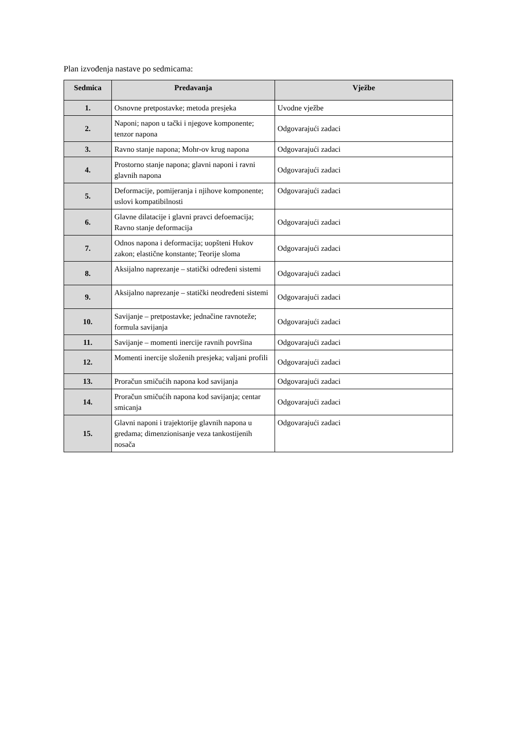Plan izvođenja nastave po sedmicama:
| Sedmica | Predavanja | Vježbe |
| --- | --- | --- |
| 1. | Osnovne pretpostavke; metoda presjeka | Uvodne vježbe |
| 2. | Naponi; napon u tački i njegove komponente; tenzor napona | Odgovarajući zadaci |
| 3. | Ravno stanje napona; Mohr-ov krug napona | Odgovarajući zadaci |
| 4. | Prostorno stanje napona; glavni naponi i ravni glavnih napona | Odgovarajući zadaci |
| 5. | Deformacije, pomijeranja i njihove komponente; uslovi kompatibilnosti | Odgovarajući zadaci |
| 6. | Glavne dilatacije i glavni pravci defoemacija; Ravno stanje deformacija | Odgovarajući zadaci |
| 7. | Odnos napona i deformacija; uopšteni Hukov zakon; elastične konstante; Teorije sloma | Odgovarajući zadaci |
| 8. | Aksijalno naprezanje – statički određeni sistemi | Odgovarajući zadaci |
| 9. | Aksijalno naprezanje – statički neodređeni sistemi | Odgovarajući zadaci |
| 10. | Savijanje – pretpostavke; jednačine ravnoteže; formula savijanja | Odgovarajući zadaci |
| 11. | Savijanje – momenti inercije ravnih površina | Odgovarajući zadaci |
| 12. | Momenti inercije složenih presjeka; valjani profili | Odgovarajući zadaci |
| 13. | Proračun smičućih napona kod savijanja | Odgovarajući zadaci |
| 14. | Proračun smičućih napona kod savijanja; centar smicanja | Odgovarajući zadaci |
| 15. | Glavni naponi i trajektorije glavnih napona u gredama; dimenzionisanje veza tankostijenih nosača | Odgovarajući zadaci |